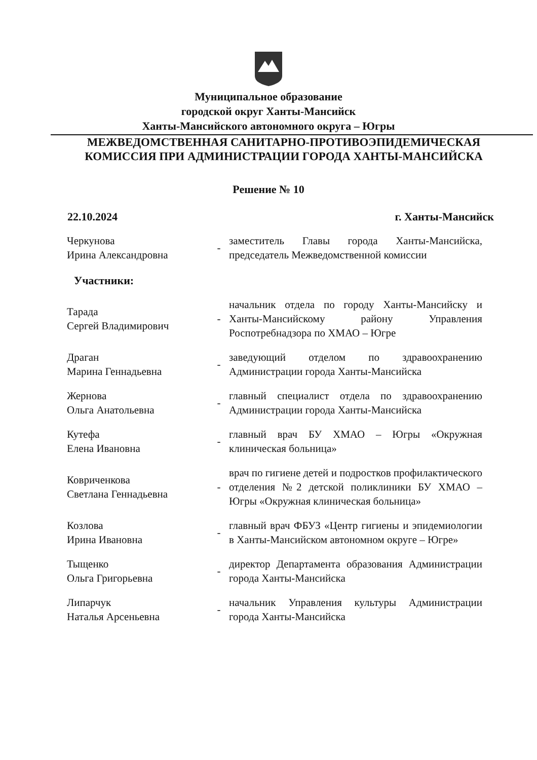Муниципальное образование
городской округ Ханты-Мансийск
Ханты-Мансийского автономного округа – Югры
МЕЖВЕДОМСТВЕННАЯ САНИТАРНО-ПРОТИВОЭПИДЕМИЧЕСКАЯ
КОМИССИЯ ПРИ АДМИНИСТРАЦИИ ГОРОДА ХАНТЫ-МАНСИЙСКА
Решение № 10
22.10.2024 г. Ханты-Мансийск
Черкунова
Ирина Александровна
-
заместитель Главы города Ханты-Мансийска, председатель Межведомственной комиссии
Участники:
Тарада
Сергей Владимирович
-
начальник отдела по городу Ханты-Мансийску и Ханты-Мансийскому району Управления Роспотребнадзора по ХМАО – Югре
Драган
Марина Геннадьевна
-
заведующий отделом по здравоохранению Администрации города Ханты-Мансийска
Жернова
Ольга Анатольевна
-
главный специалист отдела по здравоохранению Администрации города Ханты-Мансийска
Кутефа
Елена Ивановна
-
главный врач БУ ХМАО – Югры «Окружная клиническая больница»
Ковриченкова
Светлана Геннадьевна
-
врач по гигиене детей и подростков профилактического отделения №2 детской поликлиники БУ ХМАО – Югры «Окружная клиническая больница»
Козлова
Ирина Ивановна
-
главный врач ФБУЗ «Центр гигиены и эпидемиологии в Ханты-Мансийском автономном округе – Югре»
Тыщенко
Ольга Григорьевна
-
директор Департамента образования Администрации города Ханты-Мансийска
Липарчук
Наталья Арсеньевна
-
начальник Управления культуры Администрации города Ханты-Мансийска